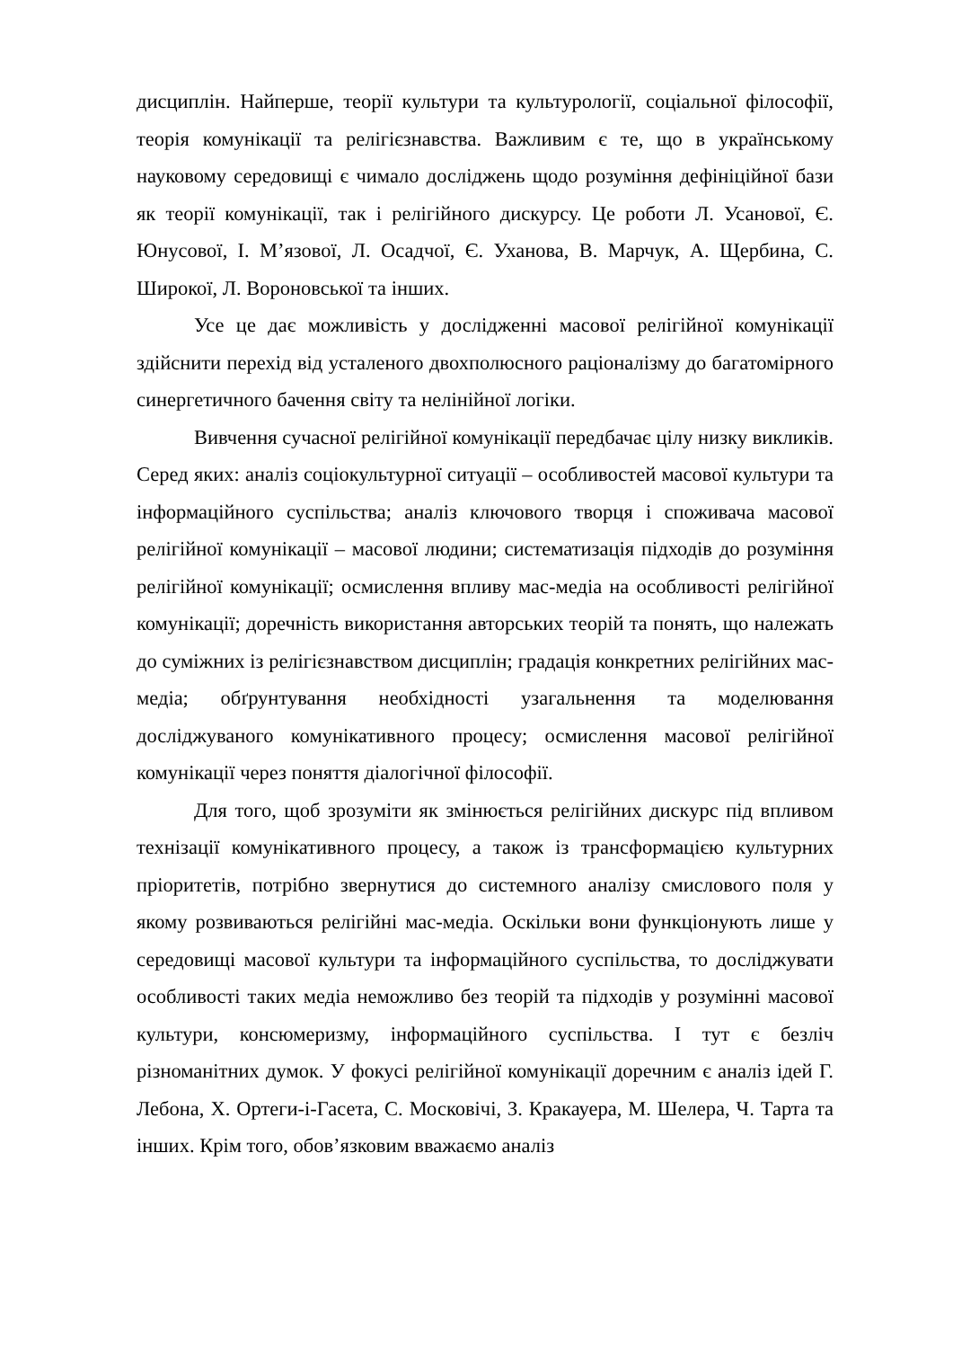дисциплін. Найперше, теорії культури та культурології, соціальної філософії, теорія комунікації та релігієзнавства. Важливим є те, що в українському науковому середовищі є чимало досліджень щодо розуміння дефініційної бази як теорії комунікації, так і релігійного дискурсу. Це роботи Л. Усанової, Є. Юнусової, І. М’язової, Л. Осадчої, Є. Уханова, В. Марчук, А. Щербина, С. Широкої, Л. Вороновської та інших.
Усе це дає можливість у дослідженні масової релігійної комунікації здійснити перехід від усталеного двохполюсного раціоналізму до багатомірного синергетичного бачення світу та нелінійної логіки.
Вивчення сучасної релігійної комунікації передбачає цілу низку викликів. Серед яких: аналіз соціокультурної ситуації – особливостей масової культури та інформаційного суспільства; аналіз ключового творця і споживача масової релігійної комунікації – масової людини; систематизація підходів до розуміння релігійної комунікації; осмислення впливу мас-медіа на особливості релігійної комунікації; доречність використання авторських теорій та понять, що належать до суміжних із релігієзнавством дисциплін; градація конкретних релігійних мас-медіа; обґрунтування необхідності узагальнення та моделювання досліджуваного комунікативного процесу; осмислення масової релігійної комунікації через поняття діалогічної філософії.
Для того, щоб зрозуміти як змінюється релігійних дискурс під впливом технізації комунікативного процесу, а також із трансформацією культурних пріоритетів, потрібно звернутися до системного аналізу смислового поля у якому розвиваються релігійні мас-медіа. Оскільки вони функціонують лише у середовищі масової культури та інформаційного суспільства, то досліджувати особливості таких медіа неможливо без теорій та підходів у розумінні масової культури, консюмеризму, інформаційного суспільства. І тут є безліч різноманітних думок. У фокусі релігійної комунікації доречним є аналіз ідей Г. Лебона, Х. Ортеги-і-Гасета, С. Московічі, З. Кракауера, М. Шелера, Ч. Тарта та інших. Крім того, обов’язковим вважаємо аналіз